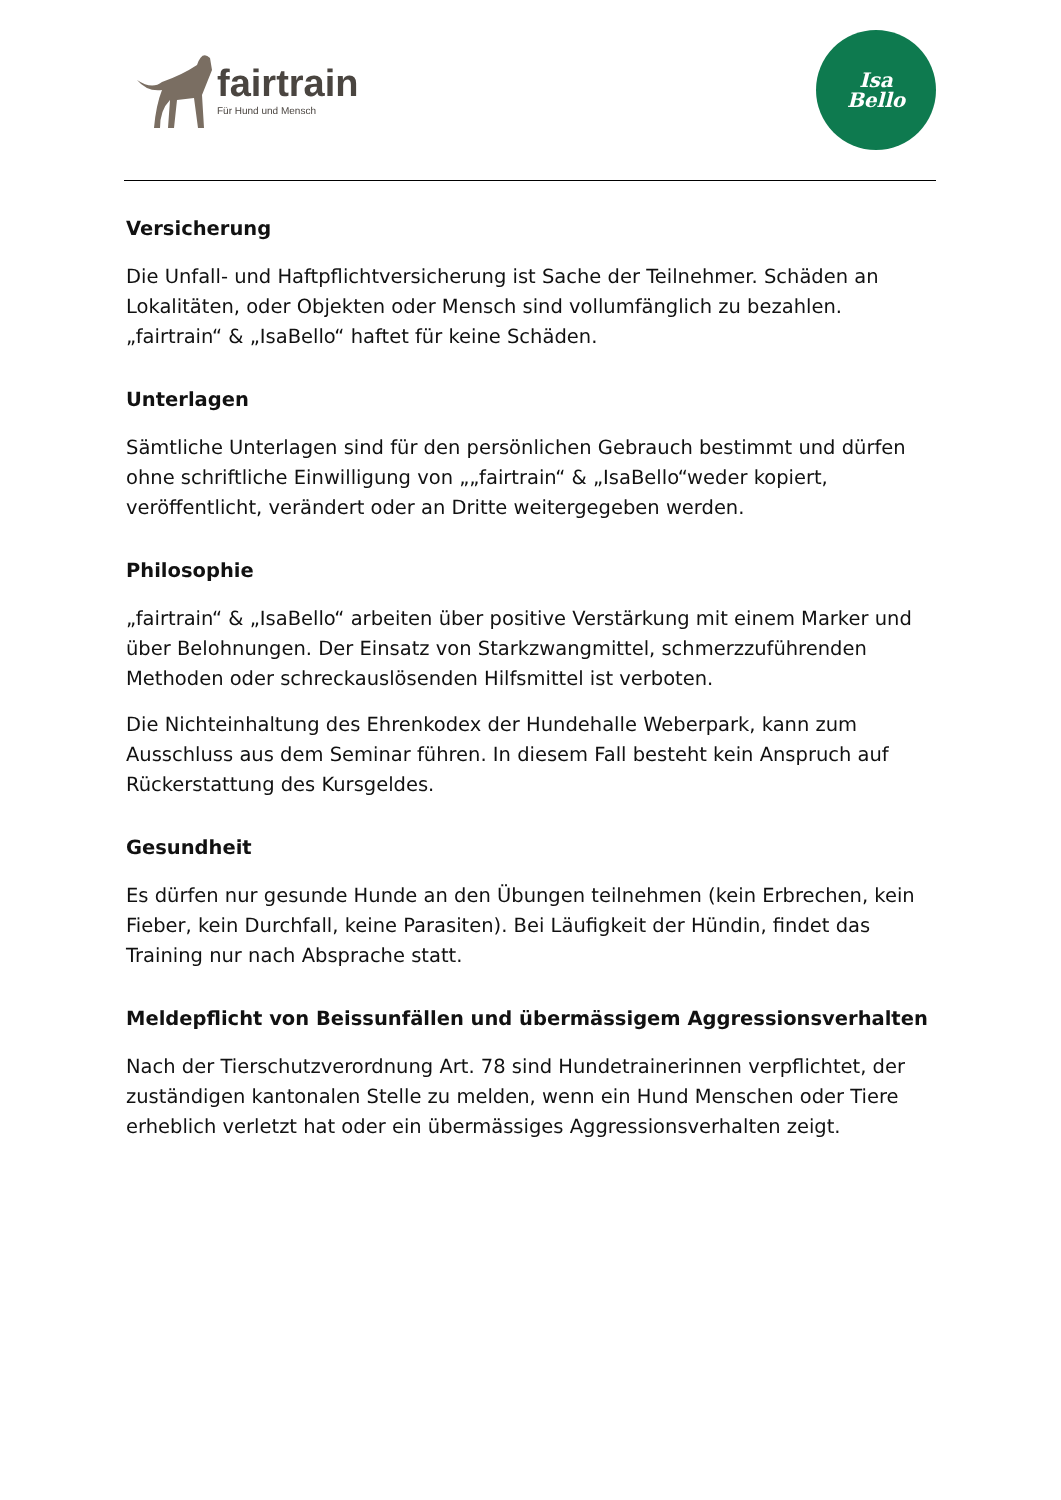fairtrain
Für Hund und Mensch
Isa
Bello
Versicherung
Die Unfall- und Haftpflichtversicherung ist Sache der Teilnehmer. Schäden an Lokalitäten, oder Objekten oder Mensch sind vollumfänglich zu bezahlen. „fairtrain“ & „IsaBello“ haftet für keine Schäden.
Unterlagen
Sämtliche Unterlagen sind für den persönlichen Gebrauch bestimmt und dürfen ohne schriftliche Einwilligung von „„fairtrain“ & „IsaBello“weder kopiert, veröffentlicht, verändert oder an Dritte weitergegeben werden.
Philosophie
„fairtrain“ & „IsaBello“ arbeiten über positive Verstärkung mit einem Marker und über Belohnungen. Der Einsatz von Starkzwangmittel, schmerzzuführenden Methoden oder schreckauslösenden Hilfsmittel ist verboten.
Die Nichteinhaltung des Ehrenkodex der Hundehalle Weberpark, kann zum Ausschluss aus dem Seminar führen. In diesem Fall besteht kein Anspruch auf Rückerstattung des Kursgeldes.
Gesundheit
Es dürfen nur gesunde Hunde an den Übungen teilnehmen (kein Erbrechen, kein Fieber, kein Durchfall, keine Parasiten). Bei Läufigkeit der Hündin, findet das Training nur nach Absprache statt.
Meldepflicht von Beissunfällen und übermässigem Aggressionsverhalten
Nach der Tierschutzverordnung Art. 78 sind Hundetrainerinnen verpflichtet, der zuständigen kantonalen Stelle zu melden, wenn ein Hund Menschen oder Tiere erheblich verletzt hat oder ein übermässiges Aggressionsverhalten zeigt.